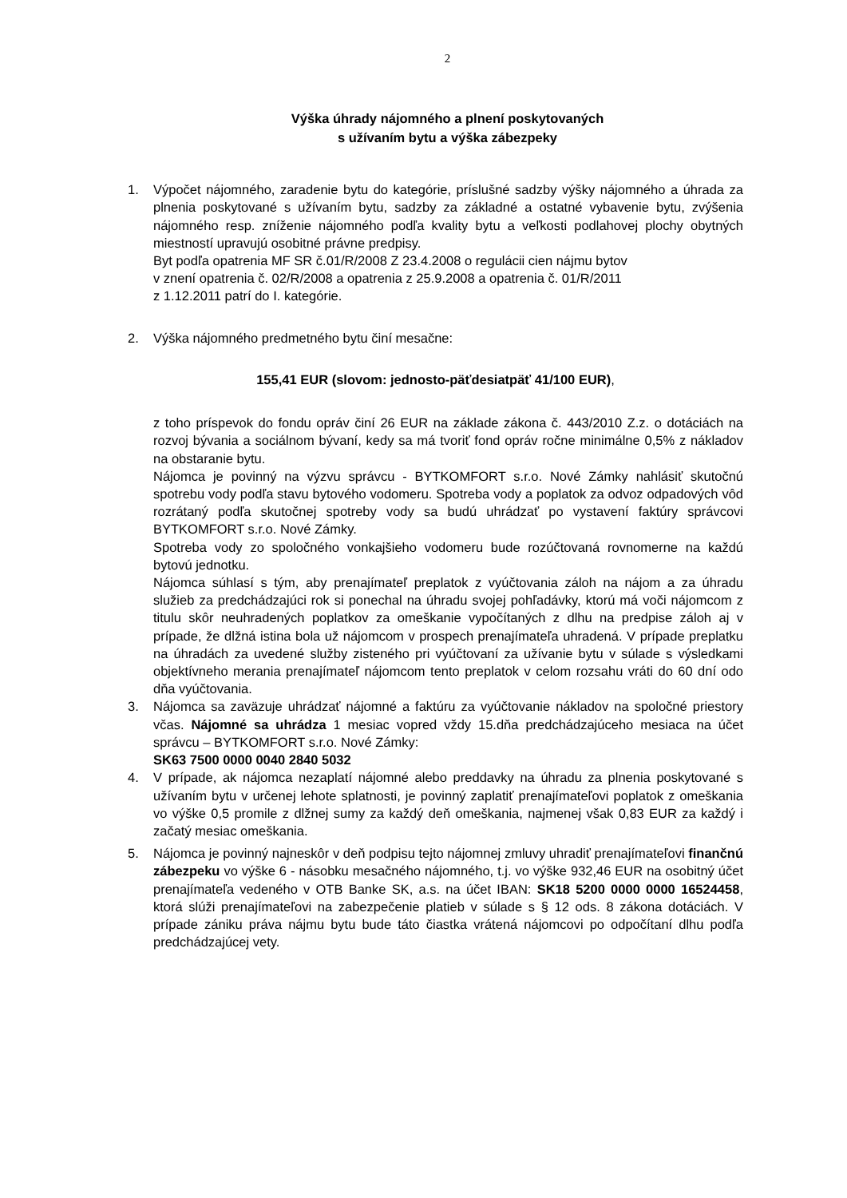2
Výška úhrady nájomného a plnení poskytovaných
s užívaním bytu a výška zábezpeky
1. Výpočet nájomného, zaradenie bytu do kategórie, príslušné sadzby výšky nájomného a úhrada za plnenia poskytované s užívaním bytu, sadzby za základné a ostatné vybavenie bytu, zvýšenia nájomného resp. zníženie nájomného podľa kvality bytu a veľkosti podlahovej plochy obytných miestností upravujú osobitné právne predpisy.
Byt podľa opatrenia MF SR č.01/R/2008 Z 23.4.2008 o regulácii cien nájmu bytov
v znení opatrenia č. 02/R/2008 a opatrenia z 25.9.2008 a opatrenia č. 01/R/2011
z 1.12.2011 patrí do I. kategórie.
2. Výška nájomného predmetného bytu činí mesačne:
155,41 EUR (slovom: jednosto-päťdesiatpäť 41/100 EUR),
z toho príspevok do fondu opráv činí 26 EUR na základe zákona č. 443/2010 Z.z. o dotáciách na rozvoj bývania a sociálnom bývaní, kedy sa má tvoriť fond opráv ročne minimálne 0,5% z nákladov na obstaranie bytu.
Nájomca je povinný na výzvu správcu - BYTKOMFORT s.r.o. Nové Zámky nahlásiť skutočnú spotrebu vody podľa stavu bytového vodomeru. Spotreba vody a poplatok za odvoz odpadových vôd rozrátaný podľa skutočnej spotreby vody sa budú uhrádzať po vystavení faktúry správcovi BYTKOMFORT s.r.o. Nové Zámky.
Spotreba vody zo spoločného vonkajšieho vodomeru bude rozúčtovaná rovnomerne na každú bytovú jednotku.
Nájomca súhlasí s tým, aby prenajímateľ preplatok z vyúčtovania záloh na nájom a za úhradu služieb za predchádzajúci rok si ponechal na úhradu svojej pohľadávky, ktorú má voči nájomcom z titulu skôr neuhradených poplatkov za omeškanie vypočítaných z dlhu na predpise záloh aj v prípade, že dlžná istina bola už nájomcom v prospech prenajímateľa uhradená. V prípade preplatku na úhradách za uvedené služby zisteného pri vyúčtovaní za užívanie bytu v súlade s výsledkami objektívneho merania prenajímateľ nájomcom tento preplatok v celom rozsahu vráti do 60 dní odo dňa vyúčtovania.
3. Nájomca sa zaväzuje uhrádzať nájomné a faktúru za vyúčtovanie nákladov na spoločné priestory včas. Nájomné sa uhrádza 1 mesiac vopred vždy 15.dňa predchádzajúceho mesiaca na účet správcu – BYTKOMFORT s.r.o. Nové Zámky:
SK63 7500 0000 0040 2840 5032
4. V prípade, ak nájomca nezaplatí nájomné alebo preddavky na úhradu za plnenia poskytované s užívaním bytu v určenej lehote splatnosti, je povinný zaplatiť prenajímateľovi poplatok z omeškania vo výške 0,5 promile z dlžnej sumy za každý deň omeškania, najmenej však 0,83 EUR za každý i začatý mesiac omeškania.
5. Nájomca je povinný najneskôr v deň podpisu tejto nájomnej zmluvy uhradiť prenajímateľovi finančnú zábezpeku vo výške 6 - násobku mesačného nájomného, t.j. vo výške 932,46 EUR na osobitný účet prenajímateľa vedeného v OTB Banke SK, a.s. na účet IBAN: SK18 5200 0000 0000 16524458, ktorá slúži prenajímateľovi na zabezpečenie platieb v súlade s § 12 ods. 8 zákona dotáciách. V prípade zániku práva nájmu bytu bude táto čiastka vrátená nájomcovi po odpočítaní dlhu podľa predchádzajúcej vety.